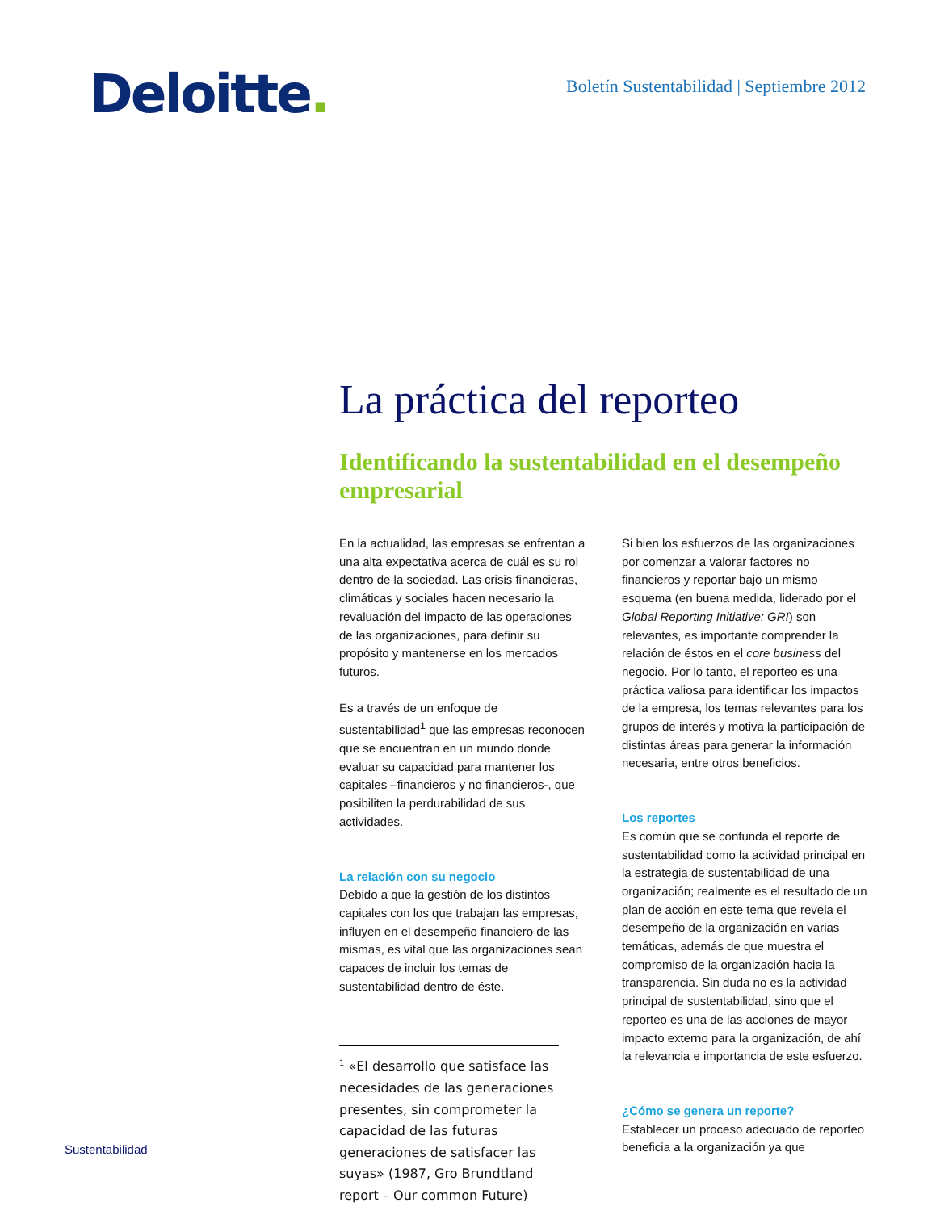Deloitte.
Boletín Sustentabilidad | Septiembre 2012
La práctica del reporteo
Identificando la sustentabilidad en el desempeño empresarial
En la actualidad, las empresas se enfrentan a una alta expectativa acerca de cuál es su rol dentro de la sociedad. Las crisis financieras, climáticas y sociales hacen necesario la revaluación del impacto de las operaciones de las organizaciones, para definir su propósito y mantenerse en los mercados futuros.
Es a través de un enfoque de sustentabilidad<sup>1</sup> que las empresas reconocen que se encuentran en un mundo donde evaluar su capacidad para mantener los capitales –financieros y no financieros-, que posibiliten la perdurabilidad de sus actividades.
La relación con su negocio
Debido a que la gestión de los distintos capitales con los que trabajan las empresas, influyen en el desempeño financiero de las mismas, es vital que las organizaciones sean capaces de incluir los temas de sustentabilidad dentro de éste.
<sup>1</sup> «El desarrollo que satisface las necesidades de las generaciones presentes, sin comprometer la capacidad de las futuras generaciones de satisfacer las suyas» (1987, Gro Brundtland report – Our common Future)
Si bien los esfuerzos de las organizaciones por comenzar a valorar factores no financieros y reportar bajo un mismo esquema (en buena medida, liderado por el Global Reporting Initiative; GRI) son relevantes, es importante comprender la relación de éstos en el core business del negocio. Por lo tanto, el reporteo es una práctica valiosa para identificar los impactos de la empresa, los temas relevantes para los grupos de interés y motiva la participación de distintas áreas para generar la información necesaria, entre otros beneficios.
Los reportes
Es común que se confunda el reporte de sustentabilidad como la actividad principal en la estrategia de sustentabilidad de una organización; realmente es el resultado de un plan de acción en este tema que revela el desempeño de la organización en varias temáticas, además de que muestra el compromiso de la organización hacia la transparencia. Sin duda no es la actividad principal de sustentabilidad, sino que el reporteo es una de las acciones de mayor impacto externo para la organización, de ahí la relevancia e importancia de este esfuerzo.
¿Cómo se genera un reporte?
Establecer un proceso adecuado de reporteo beneficia a la organización ya que
Sustentabilidad